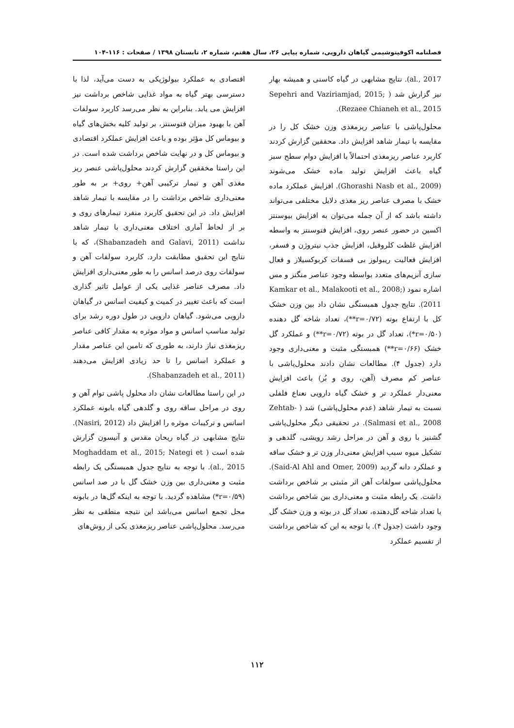فصلنامه اکوفیتوشیمی گیاهان دارویی، شماره پیاپی ۲۶، سال هفتم، شماره ۲، تابستان ۱۳۹۸ / صفحات : ۱۱۶-۱۰۴
al., 2017). نتایج مشابهی در گیاه کاسنی و همیشه بهار نیز گزارش شد ( Sepehri and Vaziriamjad, 2015; Rezaee Chianeh et al., 2015).
محلول‌پاشی با عناصر ریزمغذی وزن خشک کل را در مقایسه با تیمار شاهد افزایش داد. محققین گزارش کردند کاربرد عناصر ریزمغذی احتمالاً با افزایش دوام سطح سبز گیاه باعث افزایش تولید ماده خشک می‌شوند (Ghorashi Nasb et al., 2009). افزایش عملکرد ماده خشک با مصرف عناصر ریز مغذی دلایل مختلفی می‌تواند داشته باشد که از آن جمله می‌توان به افزایش بیوسنتز اکسین در حضور عنصر روی، افزایش فتوسنتز به واسطه افزایش غلظت کلروفیل، افزایش جذب نیتروژن و فسفر، افزایش فعالیت ریبولوز بی فسفات کربوکسیلاز و فعال سازی آنزیم‌های متعدد بواسطه وجود عناصر منگنز و مس اشاره نمود (Kamkar et al., Malakooti et al., 2008; 2011). نتایج جدول همبستگی نشان داد بین وزن خشک کل با ارتفاع بوته (r=۰/۷۲**)، تعداد شاخه گل دهنده (r=۰/۵۰*)، تعداد گل در بوته (r=۰/۷۲**) و عملکرد گل خشک (r=۰/۶۶**) همبستگی مثبت و معنی‌داری وجود دارد (جدول ۴). مطالعات نشان دادند محلول‌پاشی با عناصر کم مصرف (آهن، روی و بُر) باعث افزایش معنی‌دار عملکرد تر و خشک گیاه دارویی نعناع فلفلی نسبت به تیمار شاهد (عدم محلول‌پاشی) شد ( Zehtab-Salmasi et al., 2008). در تحقیقی دیگر محلول‌پاشی گشنیز با روی و آهن در مراحل رشد رویشی، گلدهی و تشکیل میوه سبب افزایش معنی‌دار وزن تر و خشک ساقه و عملکرد دانه گردید (Said-Al Ahl and Omer, 2009). محلول‌پاشی سولفات آهن اثر مثبتی بر شاخص برداشت داشت. یک رابطه مثبت و معنی‌داری بین شاخص برداشت با تعداد شاخه گل‌دهنده، تعداد گل در بوته و وزن خشک گل وجود داشت (جدول ۴). با توجه به این که شاخص برداشت از تقسیم عملکرد
اقتصادی به عملکرد بیولوژیکی به دست می‌آید، لذا با دسترسی بهتر گیاه به مواد غذایی شاخص برداشت نیز افزایش می یابد. بنابراین به نظر می‌رسد کاربرد سولفات آهن با بهبود میزان فتوسنتز، بر تولید کلیه بخش‌های گیاه و بیوماس کل مؤثر بوده و باعث افزایش عملکرد اقتصادی و بیوماس کل و در نهایت شاخص برداشت شده است. در این راستا مخققین گزارش کردند محلول‌پاشی عنصر ریز مغذی آهن و تیمار ترکیبی آهن+ روی+ بر به طور معنی‌داری شاخص برداشت را در مقایسه با تیمار شاهد افزایش داد. در این تحقیق کاربرد منفرد تیمارهای روی و بر از لحاظ آماری اختلاف معنی‌داری با تیمار شاهد نداشت (Shabanzadeh and Galavi, 2011)، که با نتایج این تحقیق مطابقت دارد. کاربرد سولفات آهن و سولفات روی درصد اسانس را به طور معنی‌داری افزایش داد. مصرف عناصر غذایی یکی از عوامل تاثیر گذاری است که باعث تغییر در کمیت و کیفیت اسانس در گیاهان دارویی می‌شود. گیاهان دارویی در طول دوره رشد برای تولید مناسب اسانس و مواد موثره به مقدار کافی عناصر ریزمغذی نیاز دارند، به طوری که تامین این عناصر مقدار و عملکرد اسانس را تا حد زیادی افزایش می‌دهند (Shabanzadeh et al., 2011).
در این راستا مطالعات نشان داد محلول پاشی توام آهن و روی در مراحل ساقه روی و گلدهی گیاه بابونه عملکرد اسانس و ترکیبات موثره را افزایش داد (Nasiri, 2012). نتایج مشابهی در گیاه ریحان مقدس و آنیسون گزارش شده است ( Moghaddam et al., 2015; Nategi et al., 2015). با توجه به نتایج جدول همبستگی یک رابطه مثبت و معنی‌داری بین وزن خشک گل با در صد اسانس (r=۰/۵۹*) مشاهده گردید. با توجه به اینکه گل‌ها در بابونه محل تجمع اسانس می‌باشد این نتیجه منطقی به نظر می‌رسد. محلول‌پاشی عناصر ریزمغذی یکی از روش‌های
۱۱۲